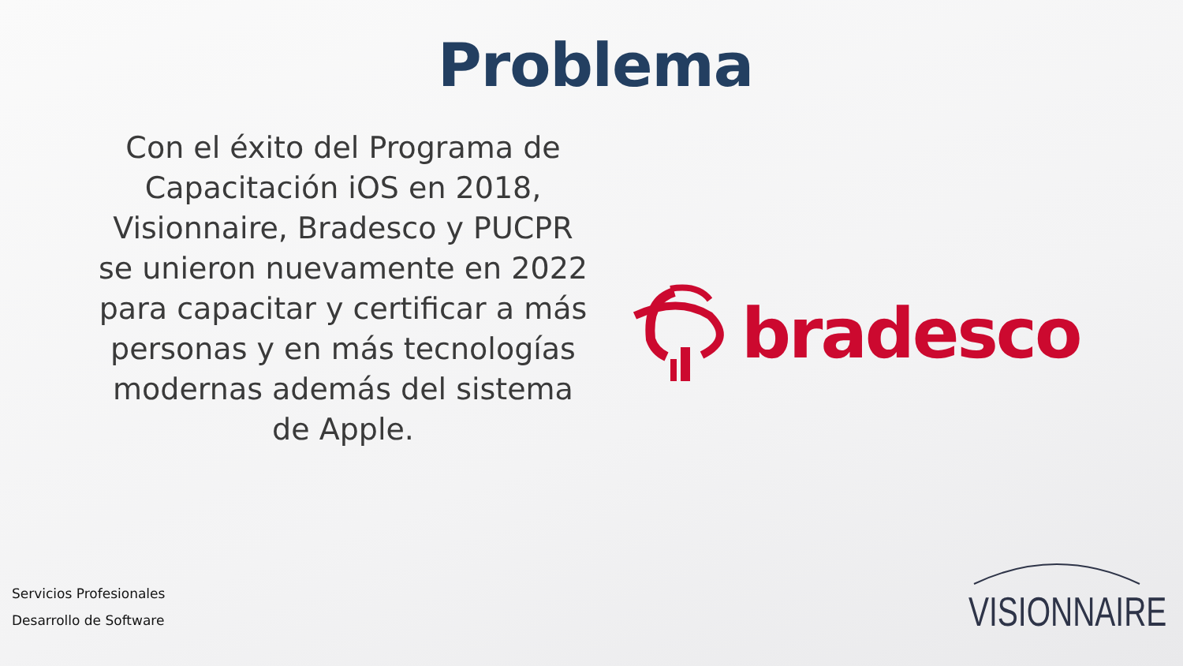Problema
Con el éxito del Programa de Capacitación iOS en 2018, Visionnaire, Bradesco y PUCPR se unieron nuevamente en 2022 para capacitar y certificar a más personas y en más tecnologías modernas además del sistema de Apple.
bradesco
Servicios Profesionales
Desarrollo de Software
VISIONNAIRE